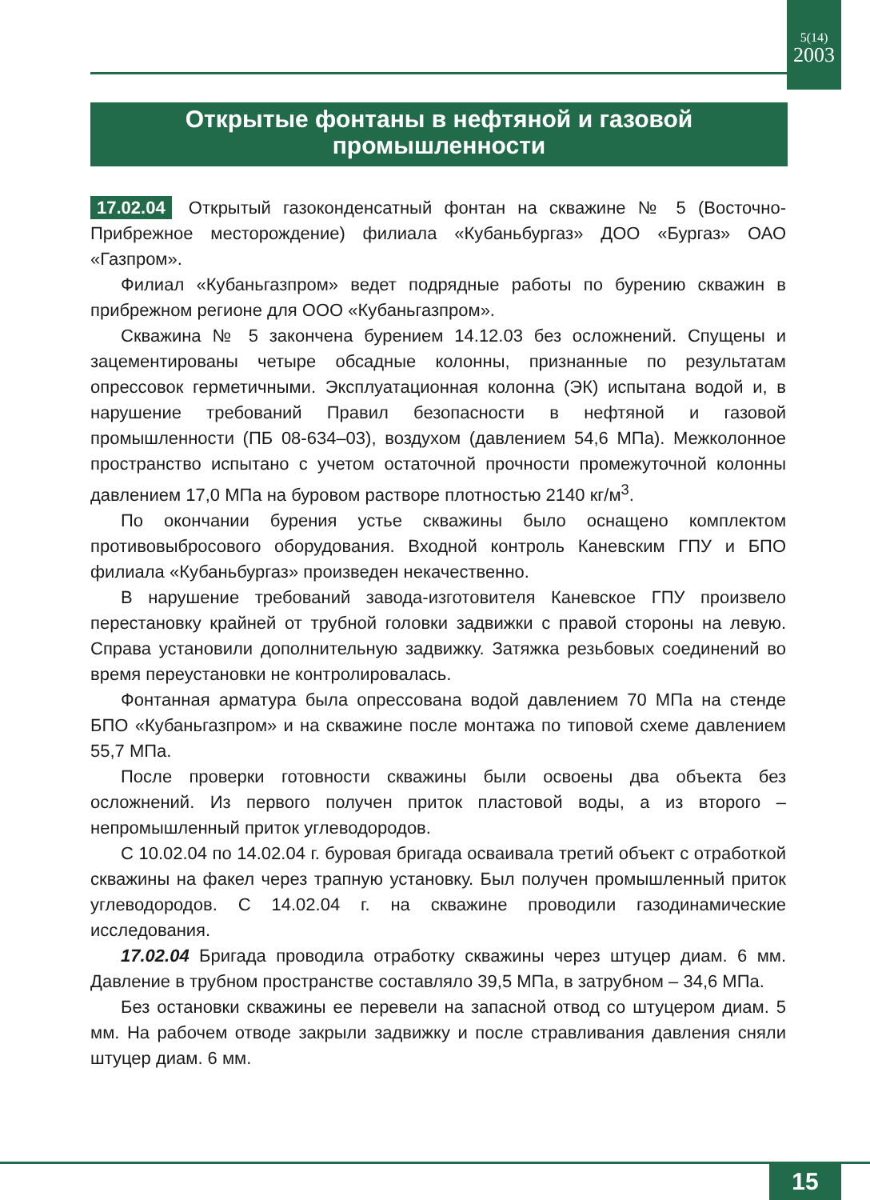5(14)
2003
Открытые фонтаны в нефтяной и газовой
промышленности
17.02.04 Открытый газоконденсатный фонтан на скважине № 5 (Восточно-Прибрежное месторождение) филиала «Кубаньбургаз» ДОО «Бургаз» ОАО «Газпром».
Филиал «Кубаньгазпром» ведет подрядные работы по бурению скважин в прибрежном регионе для ООО «Кубаньгазпром».
Скважина № 5 закончена бурением 14.12.03 без осложнений. Спущены и зацементированы четыре обсадные колонны, признанные по результатам опрессовок герметичными. Эксплуатационная колонна (ЭК) испытана водой и, в нарушение требований Правил безопасности в нефтяной и газовой промышленности (ПБ 08-634–03), воздухом (давлением 54,6 МПа). Межколонное пространство испытано с учетом остаточной прочности промежуточной колонны давлением 17,0 МПа на буровом растворе плотностью 2140 кг/м<sup>3</sup>.
По окончании бурения устье скважины было оснащено комплектом противовыбросового оборудования. Входной контроль Каневским ГПУ и БПО филиала «Кубаньбургаз» произведен некачественно.
В нарушение требований завода-изготовителя Каневское ГПУ произвело перестановку крайней от трубной головки задвижки с правой стороны на левую. Справа установили дополнительную задвижку. Затяжка резьбовых соединений во время переустановки не контролировалась.
Фонтанная арматура была опрессована водой давлением 70 МПа на стенде БПО «Кубаньгазпром» и на скважине после монтажа по типовой схеме давлением 55,7 МПа.
После проверки готовности скважины были освоены два объекта без осложнений. Из первого получен приток пластовой воды, а из второго – непромышленный приток углеводородов.
С 10.02.04 по 14.02.04 г. буровая бригада осваивала третий объект с отработкой скважины на факел через трапную установку. Был получен промышленный приток углеводородов. С 14.02.04 г. на скважине проводили газодинамические исследования.
17.02.04 Бригада проводила отработку скважины через штуцер диам. 6 мм. Давление в трубном пространстве составляло 39,5 МПа, в затрубном – 34,6 МПа.
Без остановки скважины ее перевели на запасной отвод со штуцером диам. 5 мм. На рабочем отводе закрыли задвижку и после стравливания давления сняли штуцер диам. 6 мм.
15